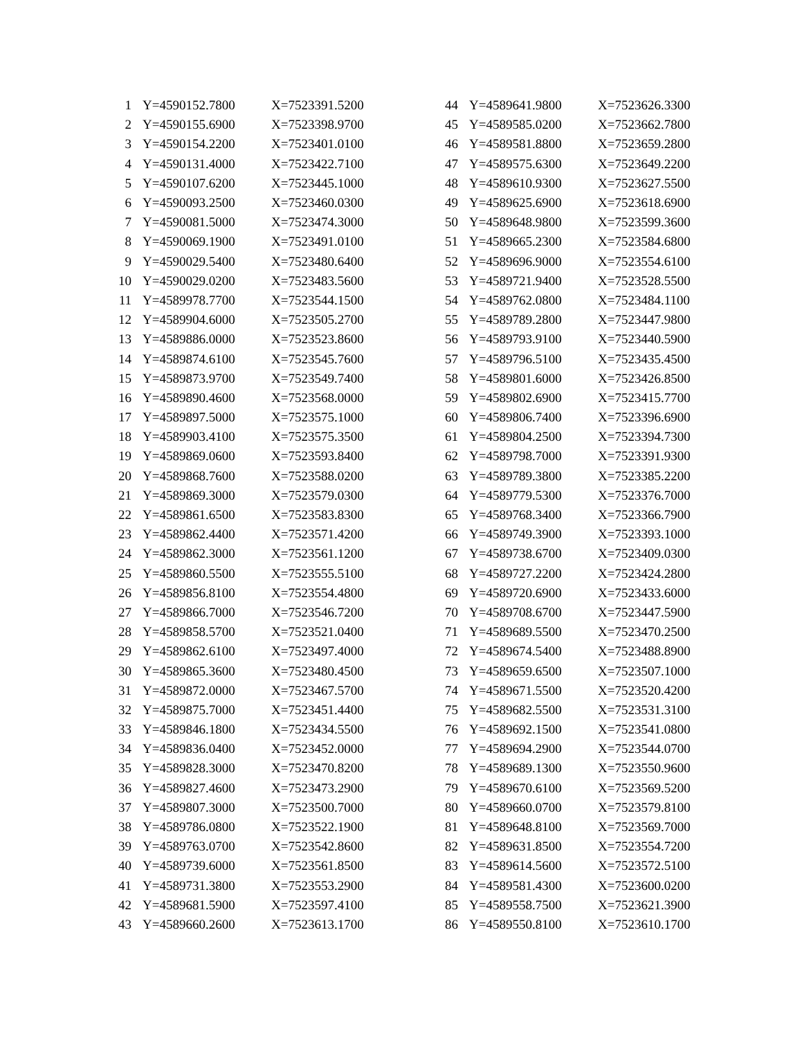| 1 | Y=4590152.7800 | X=7523391.5200 |
| 2 | Y=4590155.6900 | X=7523398.9700 |
| 3 | Y=4590154.2200 | X=7523401.0100 |
| 4 | Y=4590131.4000 | X=7523422.7100 |
| 5 | Y=4590107.6200 | X=7523445.1000 |
| 6 | Y=4590093.2500 | X=7523460.0300 |
| 7 | Y=4590081.5000 | X=7523474.3000 |
| 8 | Y=4590069.1900 | X=7523491.0100 |
| 9 | Y=4590029.5400 | X=7523480.6400 |
| 10 | Y=4590029.0200 | X=7523483.5600 |
| 11 | Y=4589978.7700 | X=7523544.1500 |
| 12 | Y=4589904.6000 | X=7523505.2700 |
| 13 | Y=4589886.0000 | X=7523523.8600 |
| 14 | Y=4589874.6100 | X=7523545.7600 |
| 15 | Y=4589873.9700 | X=7523549.7400 |
| 16 | Y=4589890.4600 | X=7523568.0000 |
| 17 | Y=4589897.5000 | X=7523575.1000 |
| 18 | Y=4589903.4100 | X=7523575.3500 |
| 19 | Y=4589869.0600 | X=7523593.8400 |
| 20 | Y=4589868.7600 | X=7523588.0200 |
| 21 | Y=4589869.3000 | X=7523579.0300 |
| 22 | Y=4589861.6500 | X=7523583.8300 |
| 23 | Y=4589862.4400 | X=7523571.4200 |
| 24 | Y=4589862.3000 | X=7523561.1200 |
| 25 | Y=4589860.5500 | X=7523555.5100 |
| 26 | Y=4589856.8100 | X=7523554.4800 |
| 27 | Y=4589866.7000 | X=7523546.7200 |
| 28 | Y=4589858.5700 | X=7523521.0400 |
| 29 | Y=4589862.6100 | X=7523497.4000 |
| 30 | Y=4589865.3600 | X=7523480.4500 |
| 31 | Y=4589872.0000 | X=7523467.5700 |
| 32 | Y=4589875.7000 | X=7523451.4400 |
| 33 | Y=4589846.1800 | X=7523434.5500 |
| 34 | Y=4589836.0400 | X=7523452.0000 |
| 35 | Y=4589828.3000 | X=7523470.8200 |
| 36 | Y=4589827.4600 | X=7523473.2900 |
| 37 | Y=4589807.3000 | X=7523500.7000 |
| 38 | Y=4589786.0800 | X=7523522.1900 |
| 39 | Y=4589763.0700 | X=7523542.8600 |
| 40 | Y=4589739.6000 | X=7523561.8500 |
| 41 | Y=4589731.3800 | X=7523553.2900 |
| 42 | Y=4589681.5900 | X=7523597.4100 |
| 43 | Y=4589660.2600 | X=7523613.1700 |
| 44 | Y=4589641.9800 | X=7523626.3300 |
| 45 | Y=4589585.0200 | X=7523662.7800 |
| 46 | Y=4589581.8800 | X=7523659.2800 |
| 47 | Y=4589575.6300 | X=7523649.2200 |
| 48 | Y=4589610.9300 | X=7523627.5500 |
| 49 | Y=4589625.6900 | X=7523618.6900 |
| 50 | Y=4589648.9800 | X=7523599.3600 |
| 51 | Y=4589665.2300 | X=7523584.6800 |
| 52 | Y=4589696.9000 | X=7523554.6100 |
| 53 | Y=4589721.9400 | X=7523528.5500 |
| 54 | Y=4589762.0800 | X=7523484.1100 |
| 55 | Y=4589789.2800 | X=7523447.9800 |
| 56 | Y=4589793.9100 | X=7523440.5900 |
| 57 | Y=4589796.5100 | X=7523435.4500 |
| 58 | Y=4589801.6000 | X=7523426.8500 |
| 59 | Y=4589802.6900 | X=7523415.7700 |
| 60 | Y=4589806.7400 | X=7523396.6900 |
| 61 | Y=4589804.2500 | X=7523394.7300 |
| 62 | Y=4589798.7000 | X=7523391.9300 |
| 63 | Y=4589789.3800 | X=7523385.2200 |
| 64 | Y=4589779.5300 | X=7523376.7000 |
| 65 | Y=4589768.3400 | X=7523366.7900 |
| 66 | Y=4589749.3900 | X=7523393.1000 |
| 67 | Y=4589738.6700 | X=7523409.0300 |
| 68 | Y=4589727.2200 | X=7523424.2800 |
| 69 | Y=4589720.6900 | X=7523433.6000 |
| 70 | Y=4589708.6700 | X=7523447.5900 |
| 71 | Y=4589689.5500 | X=7523470.2500 |
| 72 | Y=4589674.5400 | X=7523488.8900 |
| 73 | Y=4589659.6500 | X=7523507.1000 |
| 74 | Y=4589671.5500 | X=7523520.4200 |
| 75 | Y=4589682.5500 | X=7523531.3100 |
| 76 | Y=4589692.1500 | X=7523541.0800 |
| 77 | Y=4589694.2900 | X=7523544.0700 |
| 78 | Y=4589689.1300 | X=7523550.9600 |
| 79 | Y=4589670.6100 | X=7523569.5200 |
| 80 | Y=4589660.0700 | X=7523579.8100 |
| 81 | Y=4589648.8100 | X=7523569.7000 |
| 82 | Y=4589631.8500 | X=7523554.7200 |
| 83 | Y=4589614.5600 | X=7523572.5100 |
| 84 | Y=4589581.4300 | X=7523600.0200 |
| 85 | Y=4589558.7500 | X=7523621.3900 |
| 86 | Y=4589550.8100 | X=7523610.1700 |